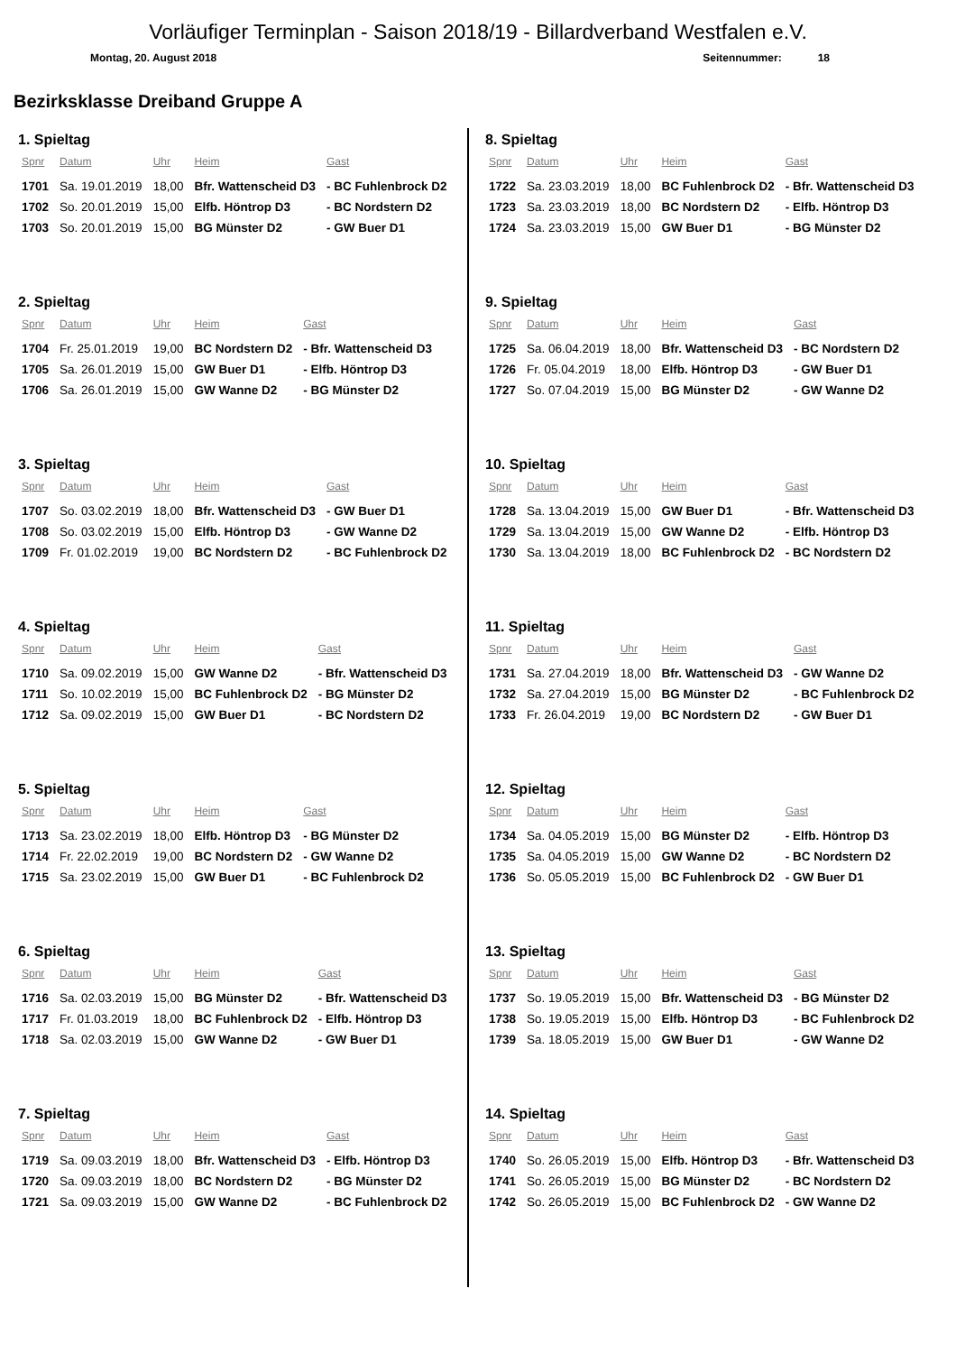Vorläufiger Terminplan - Saison 2018/19 - Billardverband Westfalen e.V.
Montag, 20. August 2018 Seitennummer: 18
Bezirksklasse Dreiband Gruppe A
1. Spieltag
| Spnr | Datum | Uhr | Heim | Gast |
| --- | --- | --- | --- | --- |
| 1701 | Sa. 19.01.2019 | 18,00 | Bfr. Wattenscheid D3 | - BC Fuhlenbrock D2 |
| 1702 | So. 20.01.2019 | 15,00 | Elfb. Höntrop D3 | - BC Nordstern D2 |
| 1703 | So. 20.01.2019 | 15,00 | BG Münster D2 | - GW Buer D1 |
2. Spieltag
| Spnr | Datum | Uhr | Heim | Gast |
| --- | --- | --- | --- | --- |
| 1704 | Fr. 25.01.2019 | 19,00 | BC Nordstern D2 | - Bfr. Wattenscheid D3 |
| 1705 | Sa. 26.01.2019 | 15,00 | GW Buer D1 | - Elfb. Höntrop D3 |
| 1706 | Sa. 26.01.2019 | 15,00 | GW Wanne D2 | - BG Münster D2 |
3. Spieltag
| Spnr | Datum | Uhr | Heim | Gast |
| --- | --- | --- | --- | --- |
| 1707 | So. 03.02.2019 | 18,00 | Bfr. Wattenscheid D3 | - GW Buer D1 |
| 1708 | So. 03.02.2019 | 15,00 | Elfb. Höntrop D3 | - GW Wanne D2 |
| 1709 | Fr. 01.02.2019 | 19,00 | BC Nordstern D2 | - BC Fuhlenbrock D2 |
4. Spieltag
| Spnr | Datum | Uhr | Heim | Gast |
| --- | --- | --- | --- | --- |
| 1710 | Sa. 09.02.2019 | 15,00 | GW Wanne D2 | - Bfr. Wattenscheid D3 |
| 1711 | So. 10.02.2019 | 15,00 | BC Fuhlenbrock D2 | - BG Münster D2 |
| 1712 | Sa. 09.02.2019 | 15,00 | GW Buer D1 | - BC Nordstern D2 |
5. Spieltag
| Spnr | Datum | Uhr | Heim | Gast |
| --- | --- | --- | --- | --- |
| 1713 | Sa. 23.02.2019 | 18,00 | Elfb. Höntrop D3 | - BG Münster D2 |
| 1714 | Fr. 22.02.2019 | 19,00 | BC Nordstern D2 | - GW Wanne D2 |
| 1715 | Sa. 23.02.2019 | 15,00 | GW Buer D1 | - BC Fuhlenbrock D2 |
6. Spieltag
| Spnr | Datum | Uhr | Heim | Gast |
| --- | --- | --- | --- | --- |
| 1716 | Sa. 02.03.2019 | 15,00 | BG Münster D2 | - Bfr. Wattenscheid D3 |
| 1717 | Fr. 01.03.2019 | 18,00 | BC Fuhlenbrock D2 | - Elfb. Höntrop D3 |
| 1718 | Sa. 02.03.2019 | 15,00 | GW Wanne D2 | - GW Buer D1 |
7. Spieltag
| Spnr | Datum | Uhr | Heim | Gast |
| --- | --- | --- | --- | --- |
| 1719 | Sa. 09.03.2019 | 18,00 | Bfr. Wattenscheid D3 | - Elfb. Höntrop D3 |
| 1720 | Sa. 09.03.2019 | 18,00 | BC Nordstern D2 | - BG Münster D2 |
| 1721 | Sa. 09.03.2019 | 15,00 | GW Wanne D2 | - BC Fuhlenbrock D2 |
8. Spieltag
| Spnr | Datum | Uhr | Heim | Gast |
| --- | --- | --- | --- | --- |
| 1722 | Sa. 23.03.2019 | 18,00 | BC Fuhlenbrock D2 | - Bfr. Wattenscheid D3 |
| 1723 | Sa. 23.03.2019 | 18,00 | BC Nordstern D2 | - Elfb. Höntrop D3 |
| 1724 | Sa. 23.03.2019 | 15,00 | GW Buer D1 | - BG Münster D2 |
9. Spieltag
| Spnr | Datum | Uhr | Heim | Gast |
| --- | --- | --- | --- | --- |
| 1725 | Sa. 06.04.2019 | 18,00 | Bfr. Wattenscheid D3 | - BC Nordstern D2 |
| 1726 | Fr. 05.04.2019 | 18,00 | Elfb. Höntrop D3 | - GW Buer D1 |
| 1727 | So. 07.04.2019 | 15,00 | BG Münster D2 | - GW Wanne D2 |
10. Spieltag
| Spnr | Datum | Uhr | Heim | Gast |
| --- | --- | --- | --- | --- |
| 1728 | Sa. 13.04.2019 | 15,00 | GW Buer D1 | - Bfr. Wattenscheid D3 |
| 1729 | Sa. 13.04.2019 | 15,00 | GW Wanne D2 | - Elfb. Höntrop D3 |
| 1730 | Sa. 13.04.2019 | 18,00 | BC Fuhlenbrock D2 | - BC Nordstern D2 |
11. Spieltag
| Spnr | Datum | Uhr | Heim | Gast |
| --- | --- | --- | --- | --- |
| 1731 | Sa. 27.04.2019 | 18,00 | Bfr. Wattenscheid D3 | - GW Wanne D2 |
| 1732 | Sa. 27.04.2019 | 15,00 | BG Münster D2 | - BC Fuhlenbrock D2 |
| 1733 | Fr. 26.04.2019 | 19,00 | BC Nordstern D2 | - GW Buer D1 |
12. Spieltag
| Spnr | Datum | Uhr | Heim | Gast |
| --- | --- | --- | --- | --- |
| 1734 | Sa. 04.05.2019 | 15,00 | BG Münster D2 | - Elfb. Höntrop D3 |
| 1735 | Sa. 04.05.2019 | 15,00 | GW Wanne D2 | - BC Nordstern D2 |
| 1736 | So. 05.05.2019 | 15,00 | BC Fuhlenbrock D2 | - GW Buer D1 |
13. Spieltag
| Spnr | Datum | Uhr | Heim | Gast |
| --- | --- | --- | --- | --- |
| 1737 | So. 19.05.2019 | 15,00 | Bfr. Wattenscheid D3 | - BG Münster D2 |
| 1738 | So. 19.05.2019 | 15,00 | Elfb. Höntrop D3 | - BC Fuhlenbrock D2 |
| 1739 | Sa. 18.05.2019 | 15,00 | GW Buer D1 | - GW Wanne D2 |
14. Spieltag
| Spnr | Datum | Uhr | Heim | Gast |
| --- | --- | --- | --- | --- |
| 1740 | So. 26.05.2019 | 15,00 | Elfb. Höntrop D3 | - Bfr. Wattenscheid D3 |
| 1741 | So. 26.05.2019 | 15,00 | BG Münster D2 | - BC Nordstern D2 |
| 1742 | So. 26.05.2019 | 15,00 | BC Fuhlenbrock D2 | - GW Wanne D2 |